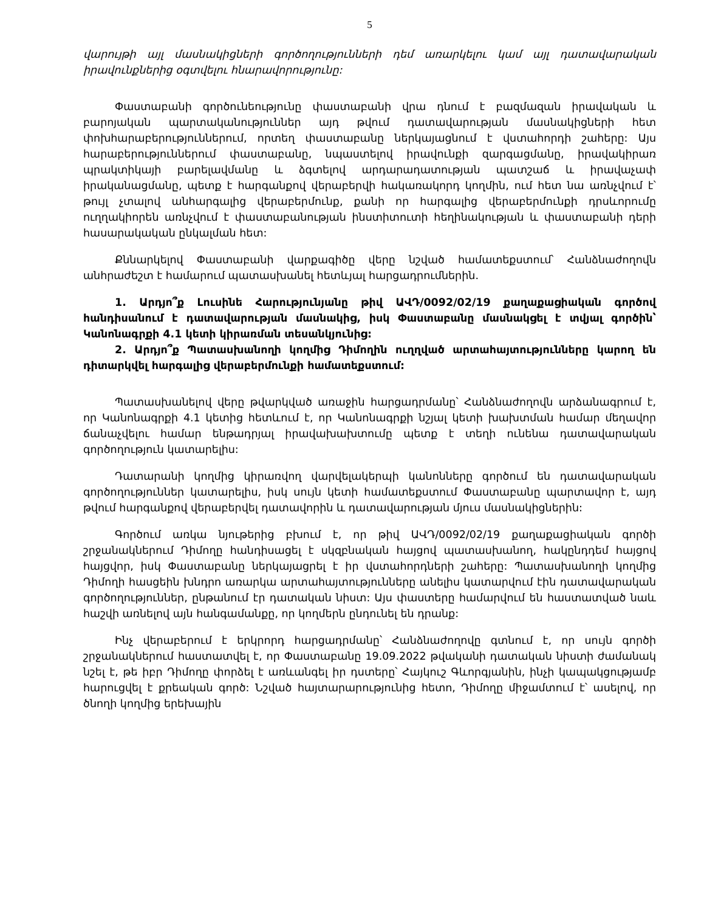5
վարույթի այլ մասնակիցների գործողությունների դեմ առարկելու կամ այլ դատավարական իրավունքներից օգտվելու հնարավորությունը:
Փաստաբանի գործունեությունը փաստաբանի վրա դնում է բազմազան իրավական և բարոյական պարտականություններ այդ թվում դատավարության մասնակիցների հետ փոխհարաբերություններում, որտեղ փաստաբանը ներկայացնում է վստահորդի շահերը: Այս հարաբերություններում փաստաբանը, նպաստելով իրավունքի զարգացմանը, իրավակիրառ պրակտիկայի բարելավմանը և ձգտելով արդարադատության պատշաճ և իրավաչափ իրականացմանը, պետք է հարգանքով վերաբերվի հակառակորդ կողմին, ում հետ նա առնչվում է՝ թույլ չտալով անհարգալից վերաբերմունք, քանի որ հարգալից վերաբերմունքի դրսևորումը ուղղակիորեն առնչվում է փաստաբանության ինստիտուտի հեղինակության և փաստաբանի դերի հասարակական ընկալման հետ:
Քննարկելով Փաստաբանի վարքագիծը վերը նշված համատեքստում՝ Հանձնաժողովն անհրաժեշտ է համարում պատասխանել հետևյալ հարցադրումներին.
1. Արդյո՞ք Լուսինե Հարությունյանը թիվ ԱՎԴ/0092/02/19 քաղաքացիական գործով հանդիսանում է դատավարության մասնակից, իսկ Փաստաբանը մասնակցել է տվյալ գործին՝ Կանոնագրքի 4.1 կետի կիրառման տեսանկյունից:
2. Արդյո՞ք Պատասխանողի կողմից Դիմողին ուղղված արտահայտությունները կարող են դիտարկվել հարգալից վերաբերմունքի համատեքստում:
Պատասխանելով վերը թվարկված առաջին հարցադրմանը՝ Հանձնաժողովն արձանագրում է, որ Կանոնագրքի 4.1 կետից հետևում է, որ Կանոնագրքի նշյալ կետի խախտման համար մեղավոր ճանաչվելու համար ենթադրյալ իրավախախտումը պետք է տեղի ունենա դատավարական գործողություն կատարելիս:
Դատարանի կողմից կիրառվող վարվելակերպի կանոնները գործում են դատավարական գործողություններ կատարելիս, իսկ սույն կետի համատեքստում Փաստաբանը պարտավոր է, այդ թվում հարգանքով վերաբերվել դատավորին և դատավարության մյուս մասնակիցներին:
Գործում առկա նյութերից բխում է, որ թիվ ԱՎԴ/0092/02/19 քաղաքացիական գործի շրջանակներում Դիմողը հանդիսացել է սկզբնական հայցով պատասխանող, հակընդդեմ հայցով հայցվոր, իսկ Փաստաբանը ներկայացրել է իր վստահորդների շահերը: Պատասխանողի կողմից Դիմողի հասցեին խնդրո առարկա արտահայտությունները անելիս կատարվում էին դատավարական գործողություններ, ընթանում էր դատական նիստ: Այս փաստերը համարվում են հաստատված նաև հաշվի առնելով այն հանգամանքը, որ կողմերն ընդունել են դրանք:
Ինչ վերաբերում է երկրորդ հարցադրմանը՝ Հանձնաժողովը գտնում է, որ սույն գործի շրջանակներում հաստատվել է, որ Փաստաբանը 19.09.2022 թվականի դատական նիստի ժամանակ նշել է, թե իբր Դիմողը փորձել է առևանգել իր դստերը՝ Հայկուշ Գևորգյանին, ինչի կապակցությամբ հարուցվել է քրեական գործ: Նշված հայտարարությունից հետո, Դիմողը միջամտում է՝ ասելով, որ ծնողի կողմից երեխային